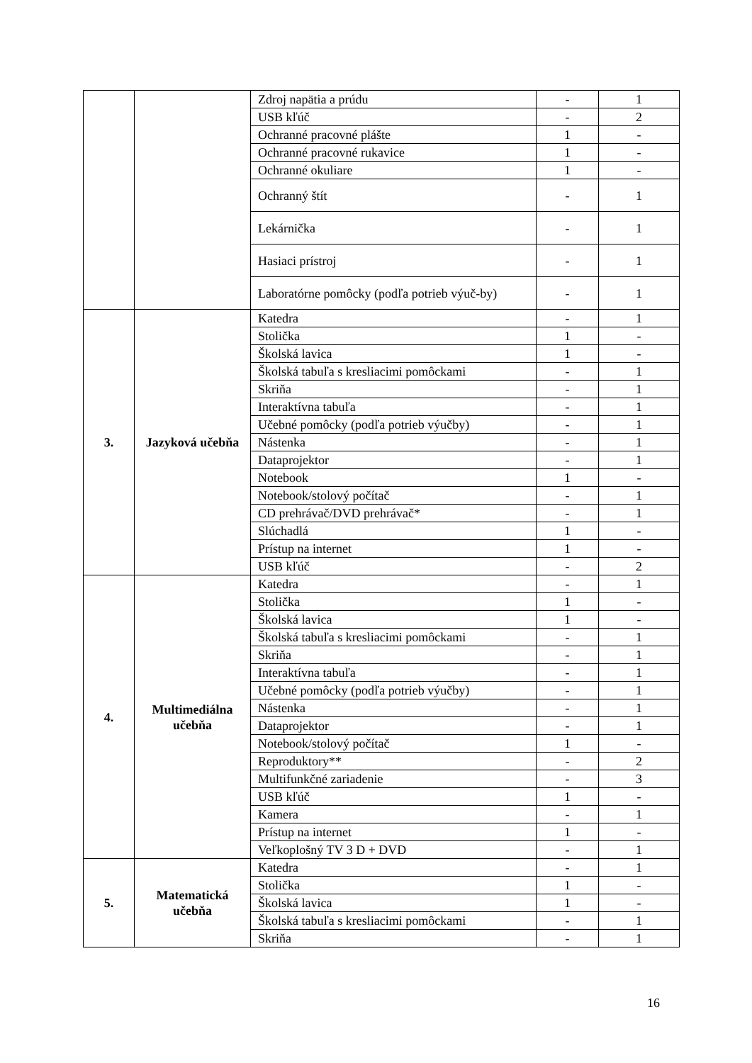| | | Zdroj napätia a prúdu | - | 1 |
| | | USB kľúč | - | 2 |
| | | Ochranné pracovné plášte | 1 | - |
| | | Ochranné pracovné rukavice | 1 | - |
| | | Ochranné okuliare | 1 | - |
| | | Ochranný štít | - | 1 |
| | | Lekárnička | - | 1 |
| | | Hasiaci prístroj | - | 1 |
| | | Laboratórne pomôcky (podľa potrieb výuč-by) | - | 1 |
| 3. | Jazyková učebňa | Katedra | - | 1 |
| | | Stolička | 1 | - |
| | | Školská lavica | 1 | - |
| | | Školská tabuľa s kresliacimi pomôckami | - | 1 |
| | | Skriňa | - | 1 |
| | | Interaktívna tabuľa | - | 1 |
| | | Učebné pomôcky (podľa potrieb výučby) | - | 1 |
| | | Nástenka | - | 1 |
| | | Dataprojektor | - | 1 |
| | | Notebook | 1 | - |
| | | Notebook/stolový počítač | - | 1 |
| | | CD prehrávač/DVD prehrávač* | - | 1 |
| | | Slúchadlá | 1 | - |
| | | Prístup na internet | 1 | - |
| | | USB kľúč | - | 2 |
| 4. | Multimediálna učebňa | Katedra | - | 1 |
| | | Stolička | 1 | - |
| | | Školská lavica | 1 | - |
| | | Školská tabuľa s kresliacimi pomôckami | - | 1 |
| | | Skriňa | - | 1 |
| | | Interaktívna tabuľa | - | 1 |
| | | Učebné pomôcky (podľa potrieb výučby) | - | 1 |
| | | Nástenka | - | 1 |
| | | Dataprojektor | - | 1 |
| | | Notebook/stolový počítač | 1 | - |
| | | Reproduktory** | - | 2 |
| | | Multifunkčné zariadenie | - | 3 |
| | | USB kľúč | 1 | - |
| | | Kamera | - | 1 |
| | | Prístup na internet | 1 | - |
| | | Veľkoplošný TV 3 D + DVD | - | 1 |
| 5. | Matematická učebňa | Katedra | - | 1 |
| | | Stolička | 1 | - |
| | | Školská lavica | 1 | - |
| | | Školská tabuľa s kresliacimi pomôckami | - | 1 |
| | | Skriňa | - | 1 |
16